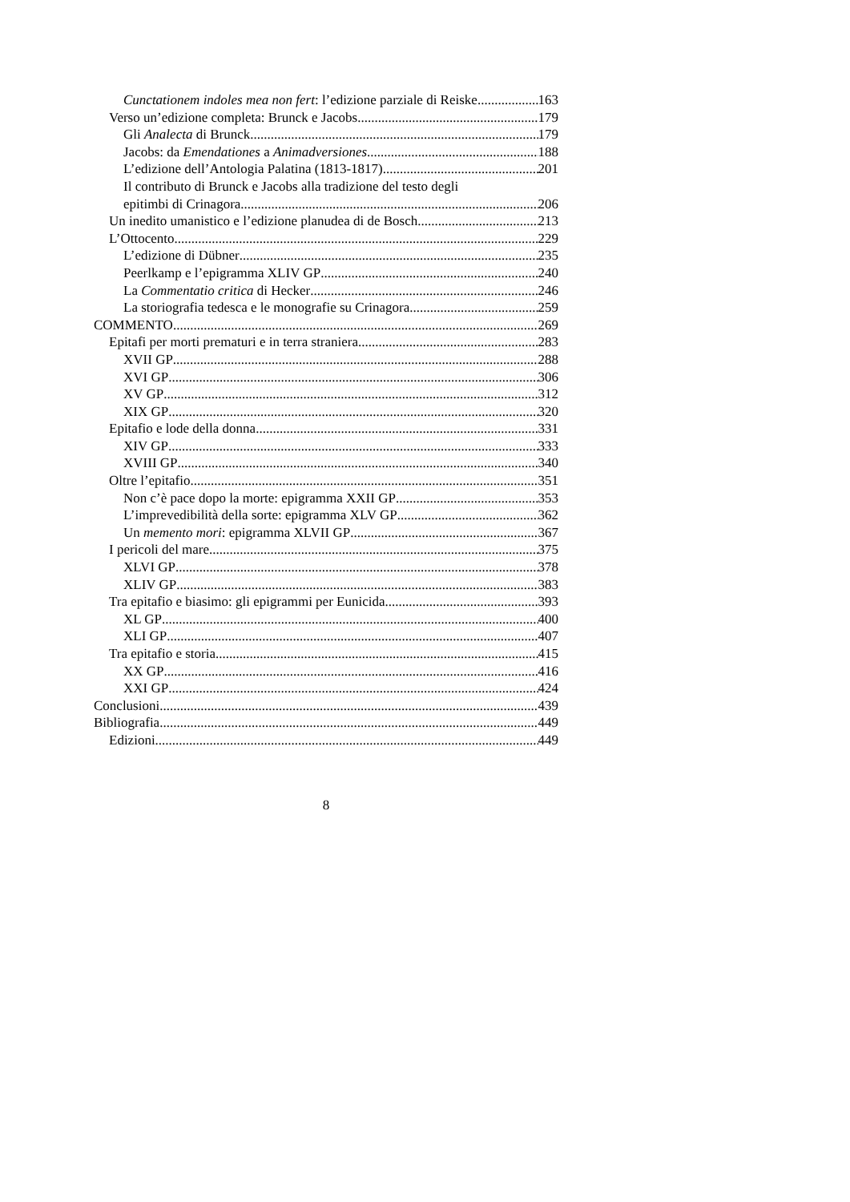Cunctationem indoles mea non fert: l’edizione parziale di Reiske 163
Verso un’edizione completa: Brunck e Jacobs 179
Gli Analecta di Brunck 179
Jacobs: da Emendationes a Animadversiones 188
L’edizione dell’Antologia Palatina (1813-1817) 201
Il contributo di Brunck e Jacobs alla tradizione del testo degli
epitimbi di Crinagora 206
Un inedito umanistico e l’edizione planudea di de Bosch 213
L’Ottocento 229
L’edizione di Dübner 235
Peerlkamp e l’epigramma XLIV GP 240
La Commentatio critica di Hecker 246
La storiografia tedesca e le monografie su Crinagora 259
COMMENTO 269
Epitafi per morti prematuri e in terra straniera 283
XVII GP 288
XVI GP 306
XV GP 312
XIX GP 320
Epitafio e lode della donna 331
XIV GP 333
XVIII GP 340
Oltre l’epitafio 351
Non c’è pace dopo la morte: epigramma XXII GP 353
L’imprevedibilità della sorte: epigramma XLV GP 362
Un memento mori: epigramma XLVII GP 367
I pericoli del mare 375
XLVI GP 378
XLIV GP 383
Tra epitafio e biasimo: gli epigrammi per Eunicida 393
XL GP 400
XLI GP 407
Tra epitafio e storia 415
XX GP 416
XXI GP 424
Conclusioni 439
Bibliografia 449
Edizioni 449
8